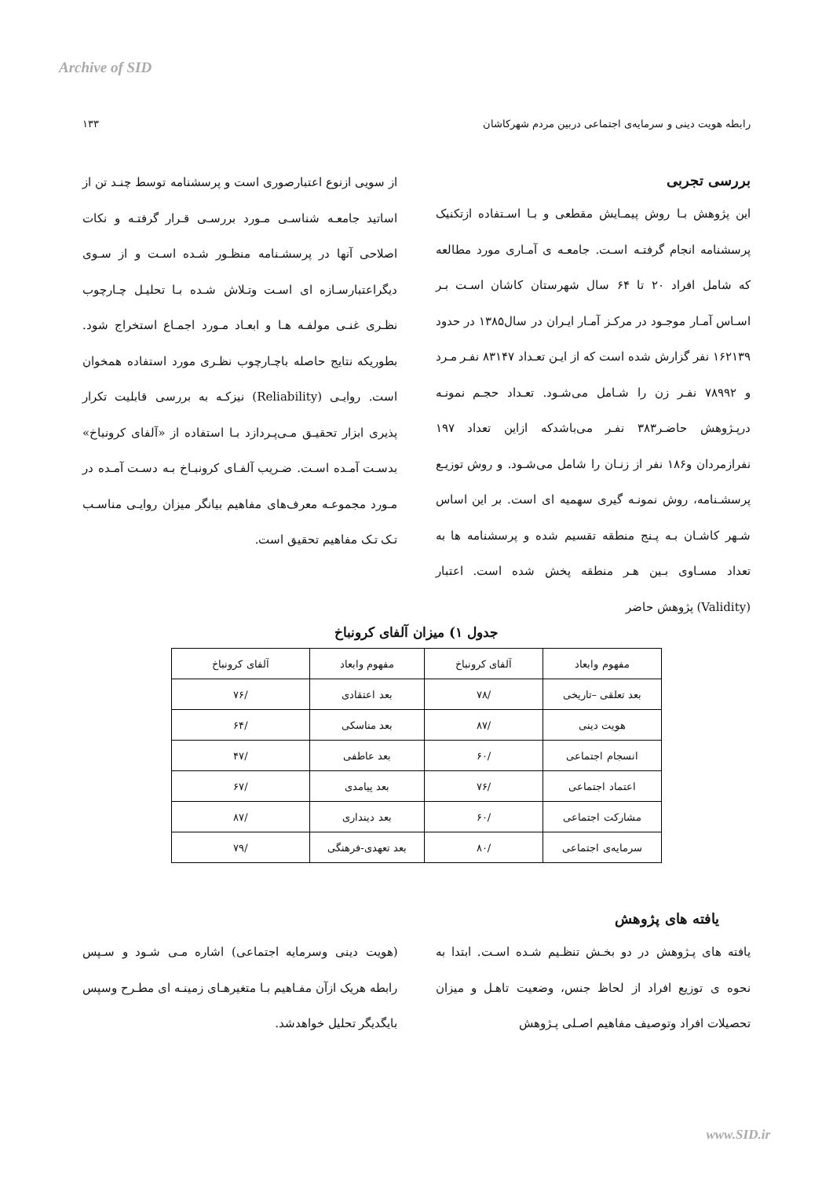Archive of SID
رابطه هویت دینی و سرمایه‌ی اجتماعی دربین مردم شهرکاشان ۱۳۳
بررسی تجربی
این پژوهش بـا روش پیمـایش مقطعی و بـا اسـتفاده ازتکنیک پرسشنامه انجام گرفتـه اسـت. جامعـه ی آمـاری مورد مطالعه که شامل افراد ۲۰ تا ۶۴ سال شهرستان کاشان اسـت بـر اسـاس آمـار موجـود در مرکـز آمـار ایـران در سال۱۳۸۵ در حدود ۱۶۲۱۳۹ نفر گزارش شده است که از ایـن تعـداد ۸۳۱۴۷ نفـر مـرد و ۷۸۹۹۲ نفـر زن را شـامل می‌شـود. تعـداد حجـم نمونـه درپـژوهش حاضـر۳۸۳ نفـر می‌باشدکه ازاین تعداد ۱۹۷ نفرازمردان و۱۸۶ نفر از زنـان را شامل می‌شـود. و روش توزیـع پرسشـنامه، روش نمونـه گیری سهمیه ای است. بر این اساس شـهر کاشـان بـه پـنج منطقه تقسیم شده و پرسشنامه ها به تعداد مسـاوی بـین هـر منطقه پخش شده است. اعتبار (Validity) پژوهش حاضر
از سویی ازنوع اعتبارصوری است و پرسشنامه توسط چنـد تن از اساتید جامعـه شناسـی مـورد بررسـی قـرار گرفتـه و نکات اصلاحی آنها در پرسشـنامه منظـور شـده اسـت و از سـوی دیگراعتبارسـازه ای اسـت وتـلاش شـده بـا تحلیـل چـارچوب نظـری غنـی مولفـه هـا و ابعـاد مـورد اجمـاع استخراج شود. بطوریکه نتایج حاصله باچـارچوب نظـری مورد استفاده همخوان است. روایـی (Reliability) نیزکـه به بررسی قابلیت تکرار پذیری ابزار تحقیـق مـی‌پـردازد بـا استفاده از «آلفای کرونباخ» بدسـت آمـده اسـت. ضـریب آلفـای کرونبـاخ بـه دسـت آمـده در مـورد مجموعـه معرف‌های مفاهیم بیانگر میزان روایـی مناسـب تـک تـک مفاهیم تحقیق است.
جدول ۱) میزان آلفای کرونباخ
| مفهوم وابعاد | آلفای کرونباخ | مفهوم وابعاد | آلفای کرونباخ |
| بعد تعلقی –تاریخی | /۷۸ | بعد اعتقادی | /۷۶ |
| هویت دینی | /۸۷ | بعد مناسکی | /۶۴ |
| انسجام اجتماعی | /۶۰ | بعد عاطفی | /۴۷ |
| اعتماد اجتماعی | /۷۶ | بعد پیامدی | /۶۷ |
| مشارکت اجتماعی | /۶۰ | بعد دینداری | /۸۷ |
| سرمایه‌ی اجتماعی | /۸۰ | بعد تعهدی-فرهنگی | /۷۹ |
یافته های پژوهش
یافته های پـژوهش در دو بخـش تنظـیم شـده اسـت. ابتدا به نحوه ی توزیع افراد از لحاظ جنس، وضعیت تاهـل و میزان تحصیلات افراد وتوصیف مفاهیم اصـلی پـژوهش
(هویت دینی وسرمایه اجتماعی) اشاره مـی شـود و سـپس رابطه هریک ازآن مفـاهیم بـا متغیرهـای زمینـه ای مطـرح وسپس بایگدیگر تحلیل خواهدشد.
www.SID.ir